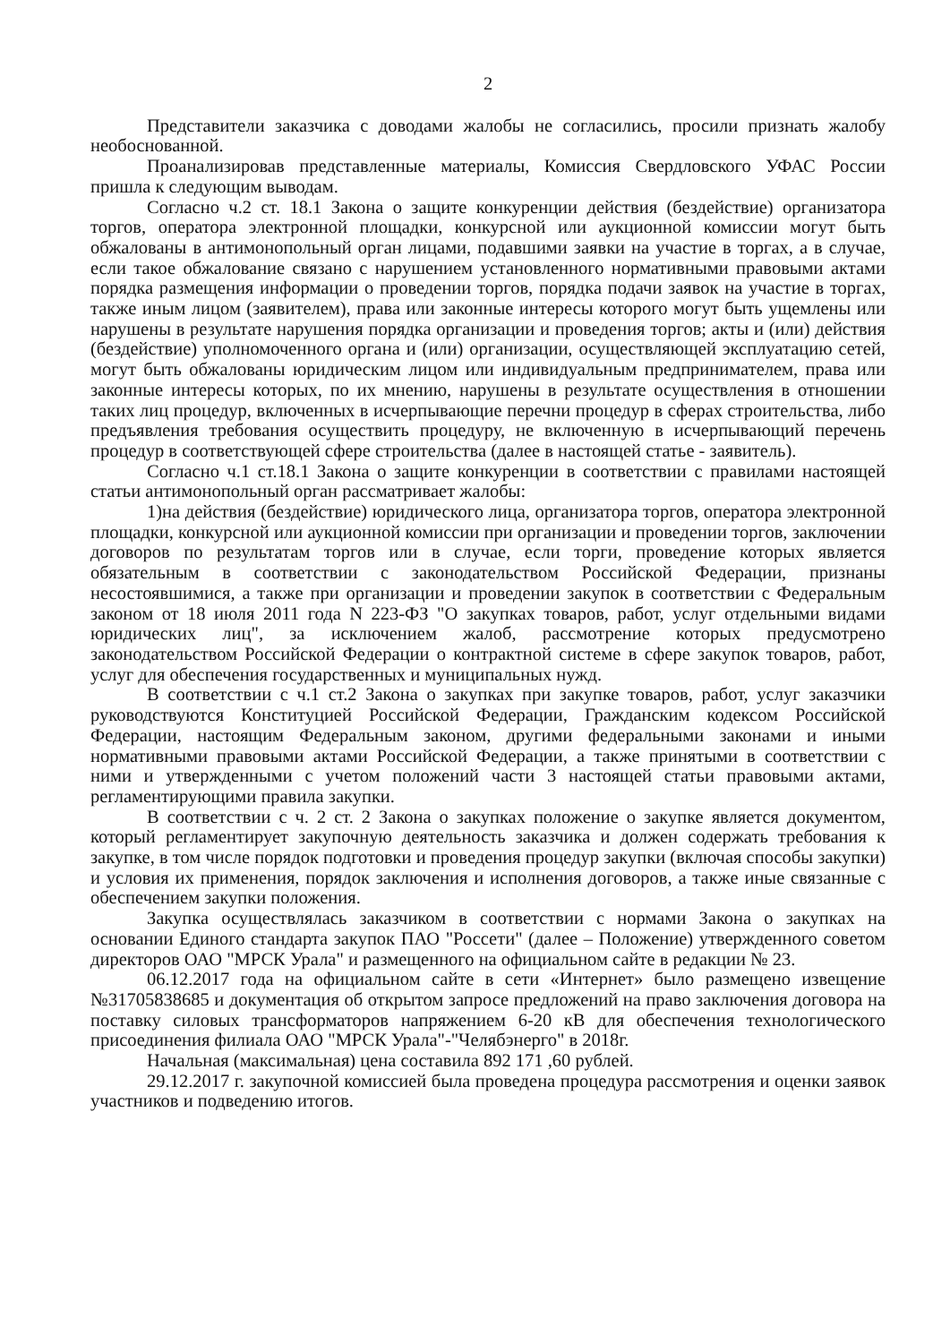2
Представители заказчика с доводами жалобы не согласились, просили признать жалобу необоснованной.
Проанализировав представленные материалы, Комиссия Свердловского УФАС России пришла к следующим выводам.
Согласно ч.2 ст. 18.1 Закона о защите конкуренции действия (бездействие) организатора торгов, оператора электронной площадки, конкурсной или аукционной комиссии могут быть обжалованы в антимонопольный орган лицами, подавшими заявки на участие в торгах, а в случае, если такое обжалование связано с нарушением установленного нормативными правовыми актами порядка размещения информации о проведении торгов, порядка подачи заявок на участие в торгах, также иным лицом (заявителем), права или законные интересы которого могут быть ущемлены или нарушены в результате нарушения порядка организации и проведения торгов; акты и (или) действия (бездействие) уполномоченного органа и (или) организации, осуществляющей эксплуатацию сетей, могут быть обжалованы юридическим лицом или индивидуальным предпринимателем, права или законные интересы которых, по их мнению, нарушены в результате осуществления в отношении таких лиц процедур, включенных в исчерпывающие перечни процедур в сферах строительства, либо предъявления требования осуществить процедуру, не включенную в исчерпывающий перечень процедур в соответствующей сфере строительства (далее в настоящей статье - заявитель).
Согласно ч.1 ст.18.1 Закона о защите конкуренции в соответствии с правилами настоящей статьи антимонопольный орган рассматривает жалобы:
1)на действия (бездействие) юридического лица, организатора торгов, оператора электронной площадки, конкурсной или аукционной комиссии при организации и проведении торгов, заключении договоров по результатам торгов или в случае, если торги, проведение которых является обязательным в соответствии с законодательством Российской Федерации, признаны несостоявшимися, а также при организации и проведении закупок в соответствии с Федеральным законом от 18 июля 2011 года N 223-ФЗ "О закупках товаров, работ, услуг отдельными видами юридических лиц", за исключением жалоб, рассмотрение которых предусмотрено законодательством Российской Федерации о контрактной системе в сфере закупок товаров, работ, услуг для обеспечения государственных и муниципальных нужд.
В соответствии с ч.1 ст.2 Закона о закупках при закупке товаров, работ, услуг заказчики руководствуются Конституцией Российской Федерации, Гражданским кодексом Российской Федерации, настоящим Федеральным законом, другими федеральными законами и иными нормативными правовыми актами Российской Федерации, а также принятыми в соответствии с ними и утвержденными с учетом положений части 3 настоящей статьи правовыми актами, регламентирующими правила закупки.
В соответствии с ч. 2 ст. 2 Закона о закупках положение о закупке является документом, который регламентирует закупочную деятельность заказчика и должен содержать требования к закупке, в том числе порядок подготовки и проведения процедур закупки (включая способы закупки) и условия их применения, порядок заключения и исполнения договоров, а также иные связанные с обеспечением закупки положения.
Закупка осуществлялась заказчиком в соответствии с нормами Закона о закупках на основании Единого стандарта закупок ПАО "Россети" (далее – Положение) утвержденного советом директоров ОАО "МРСК Урала" и размещенного на официальном сайте в редакции № 23.
06.12.2017 года на официальном сайте в сети «Интернет» было размещено извещение №31705838685 и документация об открытом запросе предложений на право заключения договора на поставку силовых трансформаторов напряжением 6-20 кВ для обеспечения технологического присоединения филиала ОАО "МРСК Урала"-"Челябэнерго" в 2018г.
Начальная (максимальная) цена составила 892 171 ,60 рублей.
29.12.2017 г. закупочной комиссией была проведена процедура рассмотрения и оценки заявок участников и подведению итогов.